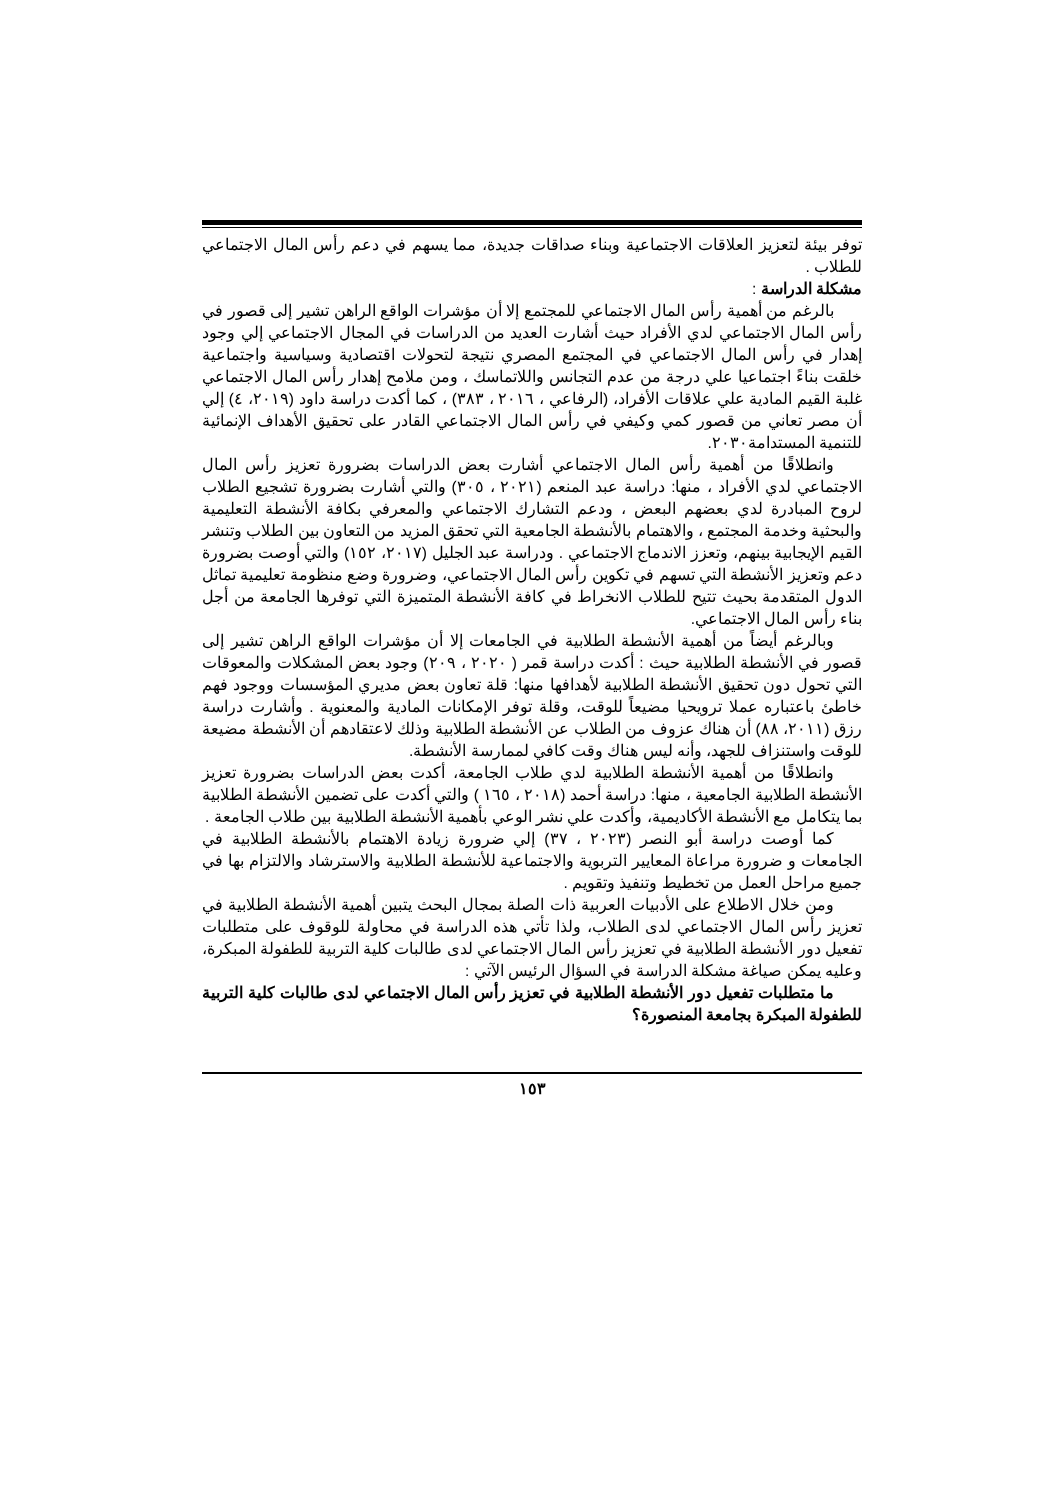توفر بيئة لتعزيز العلاقات الاجتماعية وبناء صداقات جديدة، مما يسهم في دعم رأس المال الاجتماعي للطلاب .
مشكلة الدراسة :
بالرغم من أهمية رأس المال الاجتماعي للمجتمع إلا أن مؤشرات الواقع الراهن تشير إلى قصور في رأس المال الاجتماعي لدي الأفراد حيث أشارت العديد من الدراسات في المجال الاجتماعي إلي وجود إهدار في رأس المال الاجتماعي في المجتمع المصري نتيجة لتحولات اقتصادية وسياسية واجتماعية خلقت بناءً اجتماعيا علي درجة من عدم التجانس واللاتماسك ، ومن ملامح إهدار رأس المال الاجتماعي غلبة القيم المادية علي علاقات الأفراد، (الرفاعي ، ٢٠١٦ ، ٣٨٣) ، كما أكدت دراسة داود (٢٠١٩، ٤) إلي أن مصر تعاني من قصور كمي وكيفي في رأس المال الاجتماعي القادر على تحقيق الأهداف الإنمائية للتنمية المستدامة٢٠٣٠.
وانطلاقًا من أهمية رأس المال الاجتماعي أشارت بعض الدراسات بضرورة تعزيز رأس المال الاجتماعي لدي الأفراد ، منها: دراسة عبد المنعم (٢٠٢١ ، ٣٠٥) والتي أشارت بضرورة تشجيع الطلاب لروح المبادرة لدي بعضهم البعض ، ودعم التشارك الاجتماعي والمعرفي بكافة الأنشطة التعليمية والبحثية وخدمة المجتمع ، والاهتمام بالأنشطة الجامعية التي تحقق المزيد من التعاون بين الطلاب وتنشر القيم الإيجابية بينهم، وتعزز الاندماج الاجتماعي . ودراسة عبد الجليل (٢٠١٧، ١٥٢) والتي أوصت بضرورة دعم وتعزيز الأنشطة التي تسهم في تكوين رأس المال الاجتماعي، وضرورة وضع منظومة تعليمية تماثل الدول المتقدمة بحيث تتيح للطلاب الانخراط في كافة الأنشطة المتميزة التي توفرها الجامعة من أجل بناء رأس المال الاجتماعي.
وبالرغم أيضاً من أهمية الأنشطة الطلابية في الجامعات إلا أن مؤشرات الواقع الراهن تشير إلى قصور في الأنشطة الطلابية حيث : أكدت دراسة قمر ( ٢٠٢٠ ، ٢٠٩) وجود بعض المشكلات والمعوقات التي تحول دون تحقيق الأنشطة الطلابية لأهدافها منها: قلة تعاون بعض مديري المؤسسات ووجود فهم خاطئ باعتباره عملا ترويحيا مضيعاً للوقت، وقلة توفر الإمكانات المادية والمعنوية . وأشارت دراسة رزق (٢٠١١، ٨٨) أن هناك عزوف من الطلاب عن الأنشطة الطلابية وذلك لاعتقادهم أن الأنشطة مضيعة للوقت واستنزاف للجهد، وأنه ليس هناك وقت كافي لممارسة الأنشطة.
وانطلاقًا من أهمية الأنشطة الطلابية لدي طلاب الجامعة، أكدت بعض الدراسات بضرورة تعزيز الأنشطة الطلابية الجامعية ، منها: دراسة أحمد (٢٠١٨ ، ١٦٥ ) والتي أكدت على تضمين الأنشطة الطلابية بما يتكامل مع الأنشطة الأكاديمية، وأكدت علي نشر الوعي بأهمية الأنشطة الطلابية بين طلاب الجامعة .
كما أوصت دراسة أبو النصر (٢٠٢٣ ، ٣٧) إلي ضرورة زيادة الاهتمام بالأنشطة الطلابية في الجامعات و ضرورة مراعاة المعايير التربوية والاجتماعية للأنشطة الطلابية والاسترشاد والالتزام بها في جميع مراحل العمل من تخطيط وتنفيذ وتقويم .
ومن خلال الاطلاع على الأدبيات العربية ذات الصلة بمجال البحث يتبين أهمية الأنشطة الطلابية في تعزيز رأس المال الاجتماعي لدى الطلاب، ولذا تأتي هذه الدراسة في محاولة للوقوف على متطلبات تفعيل دور الأنشطة الطلابية في تعزيز رأس المال الاجتماعي لدى طالبات كلية التربية للطفولة المبكرة، وعليه يمكن صياغة مشكلة الدراسة في السؤال الرئيس الآتي :
ما متطلبات تفعيل دور الأنشطة الطلابية في تعزيز رأس المال الاجتماعي لدى طالبات كلية التربية للطفولة المبكرة بجامعة المنصورة؟
١٥٣